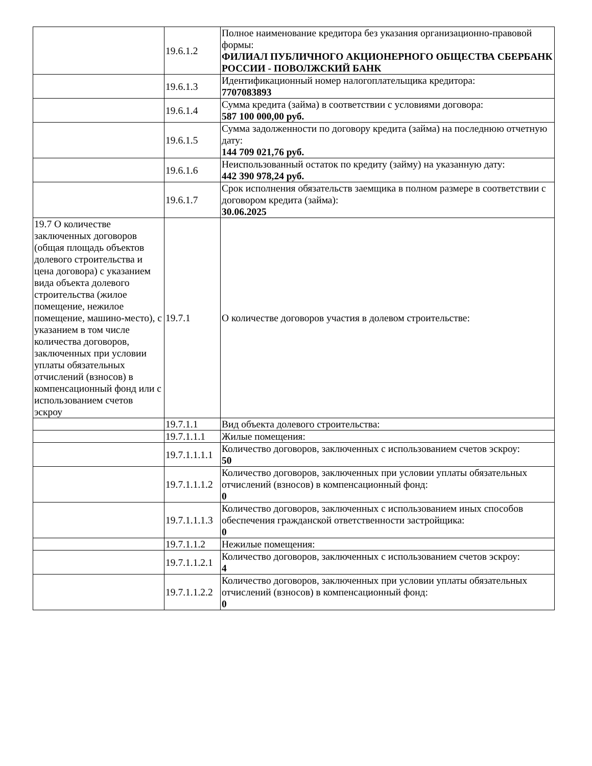| | 19.6.1.2 | Полное наименование кредитора без указания организационно-правовой формы: ФИЛИАЛ ПУБЛИЧНОГО АКЦИОНЕРНОГО ОБЩЕСТВА СБЕРБАНК РОССИИ - ПОВОЛЖСКИЙ БАНК |
| | 19.6.1.3 | Идентификационный номер налогоплательщика кредитора: 7707083893 |
| | 19.6.1.4 | Сумма кредита (займа) в соответствии с условиями договора: 587 100 000,00 руб. |
| | 19.6.1.5 | Сумма задолженности по договору кредита (займа) на последнюю отчетную дату: 144 709 021,76 руб. |
| | 19.6.1.6 | Неиспользованный остаток по кредиту (займу) на указанную дату: 442 390 978,24 руб. |
| | 19.6.1.7 | Срок исполнения обязательств заемщика в полном размере в соответствии с договором кредита (займа): 30.06.2025 |
| 19.7 О количестве заключенных договоров (общая площадь объектов долевого строительства и цена договора) с указанием вида объекта долевого строительства (жилое помещение, нежилое помещение, машино-место), с указанием в том числе количества договоров, заключенных при условии уплаты обязательных отчислений (взносов) в компенсационный фонд или с использованием счетов эскроу | 19.7.1 | О количестве договоров участия в долевом строительстве: |
| | 19.7.1.1 | Вид объекта долевого строительства: |
| | 19.7.1.1.1 | Жилые помещения: |
| | 19.7.1.1.1.1 | Количество договоров, заключенных с использованием счетов эскроу: 50 |
| | 19.7.1.1.1.2 | Количество договоров, заключенных при условии уплаты обязательных отчислений (взносов) в компенсационный фонд: 0 |
| | 19.7.1.1.1.3 | Количество договоров, заключенных с использованием иных способов обеспечения гражданской ответственности застройщика: 0 |
| | 19.7.1.1.2 | Нежилые помещения: |
| | 19.7.1.1.2.1 | Количество договоров, заключенных с использованием счетов эскроу: 4 |
| | 19.7.1.1.2.2 | Количество договоров, заключенных при условии уплаты обязательных отчислений (взносов) в компенсационный фонд: 0 |